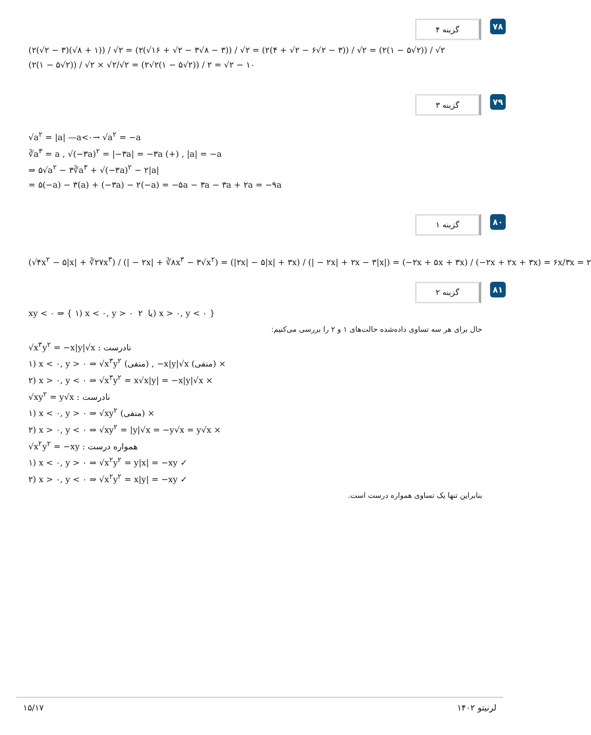گزینه ۴
۷۸
(۲(√۲ − ۳)(√۸ + ۱)) / √۲ = (۲(√۱۶ + √۲ − ۳√۸ − ۳)) / √۲ = (۲(۴ + √۲ − ۶√۲ − ۳)) / √۲ = (۲(۱ − ۵√۲)) / √۲
(۲(۱ − ۵√۲)) / √۲ × √۲/√۲ = (۲√۲(۱ − ۵√۲)) / ۲ = √۲ − ۱۰
گزینه ۳
۷۹
√a<sup>۲</sup> = |a| —a<۰→ √a<sup>۲</sup> = −a
∛a<sup>۳</sup> = a , √(−۳a)<sup>۲</sup> = |−۳a| = −۳a (+) , |a| = −a
⇒ ۵√a<sup>۲</sup> − ۳∛a<sup>۳</sup> + √(−۳a)<sup>۲</sup> − ۲|a|
= ۵(−a) − ۳(a) + (−۳a) − ۲(−a) = −۵a − ۳a − ۳a + ۲a = −۹a
گزینه ۱
۸۰
(√۴x<sup>۲</sup> − ۵|x| + ∛۲۷x<sup>۳</sup>) / (| − ۲x| + ∛۸x<sup>۳</sup> − ۳√x<sup>۲</sup>) = (|۲x| − ۵|x| + ۳x) / (| − ۲x| + ۲x − ۳|x|) = (−۲x + ۵x + ۳x) / (−۲x + ۲x + ۳x) = ۶x/۳x = ۲
گزینه ۲
۸۱
xy < ۰ ⇒ { ۱) x < ۰, y > ۰ یا ۲) x > ۰, y < ۰ }
حال برای هر سه تساوی داده‌شده حالت‌های ۱ و ۲ را بررسی می‌کنیم:
√x<sup>۳</sup>y<sup>۲</sup> = −x|y|√x : نادرست
۱) x < ۰, y > ۰ ⇒ √x<sup>۳</sup>y<sup>۲</sup> (منفی) , −x|y|√x (منفی) ×
۲) x > ۰, y < ۰ ⇒ √x<sup>۳</sup>y<sup>۲</sup> = x√x|y| = −x|y|√x ×
√xy<sup>۲</sup> = y√x : نادرست
۱) x < ۰, y > ۰ ⇒ √xy<sup>۲</sup> (منفی) ×
۲) x > ۰, y < ۰ ⇒ √xy<sup>۲</sup> = |y|√x = −y√x = y√x ×
√x<sup>۲</sup>y<sup>۲</sup> = −xy : همواره درست
۱) x < ۰, y > ۰ ⇒ √x<sup>۲</sup>y<sup>۲</sup> = y|x| = −xy ✓
۲) x > ۰, y < ۰ ⇒ √x<sup>۲</sup>y<sup>۲</sup> = x|y| = −xy ✓
بنابراین تنها یک تساوی همواره درست است.
۱۵/۱۷ لرنیتو ۱۴۰۲